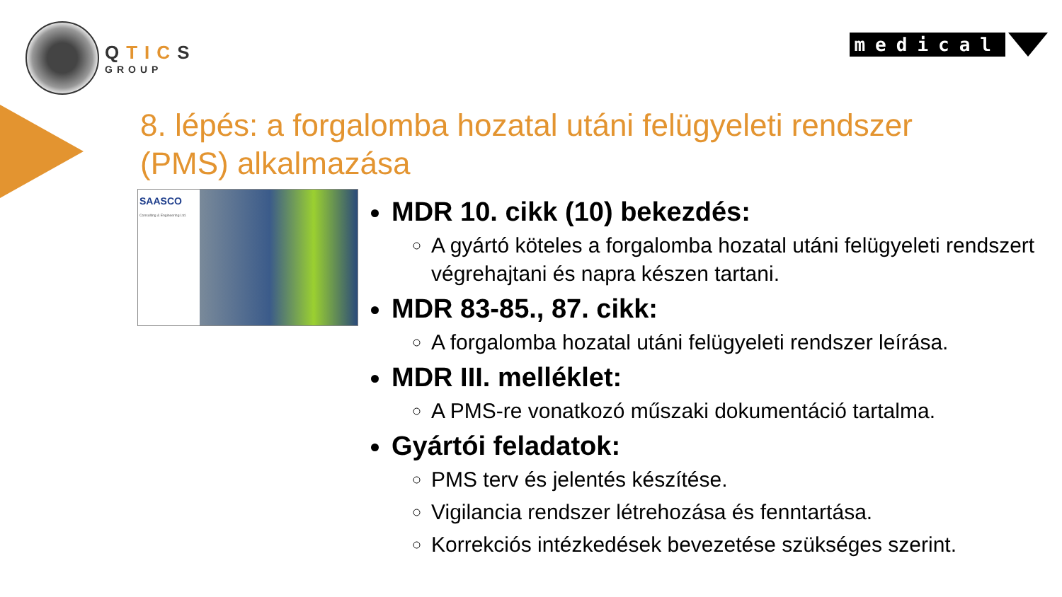QTICS
GROUP
medical
8. lépés: a forgalomba hozatal utáni felügyeleti rendszer (PMS) alkalmazása
SAASCO
Consulting & Engineering Ltd.
MDR 10. cikk (10) bekezdés:
A gyártó köteles a forgalomba hozatal utáni felügyeleti rendszert végrehajtani és napra készen tartani.
MDR 83-85., 87. cikk:
A forgalomba hozatal utáni felügyeleti rendszer leírása.
MDR III. melléklet:
A PMS-re vonatkozó műszaki dokumentáció tartalma.
Gyártói feladatok:
PMS terv és jelentés készítése.
Vigilancia rendszer létrehozása és fenntartása.
Korrekciós intézkedések bevezetése szükséges szerint.